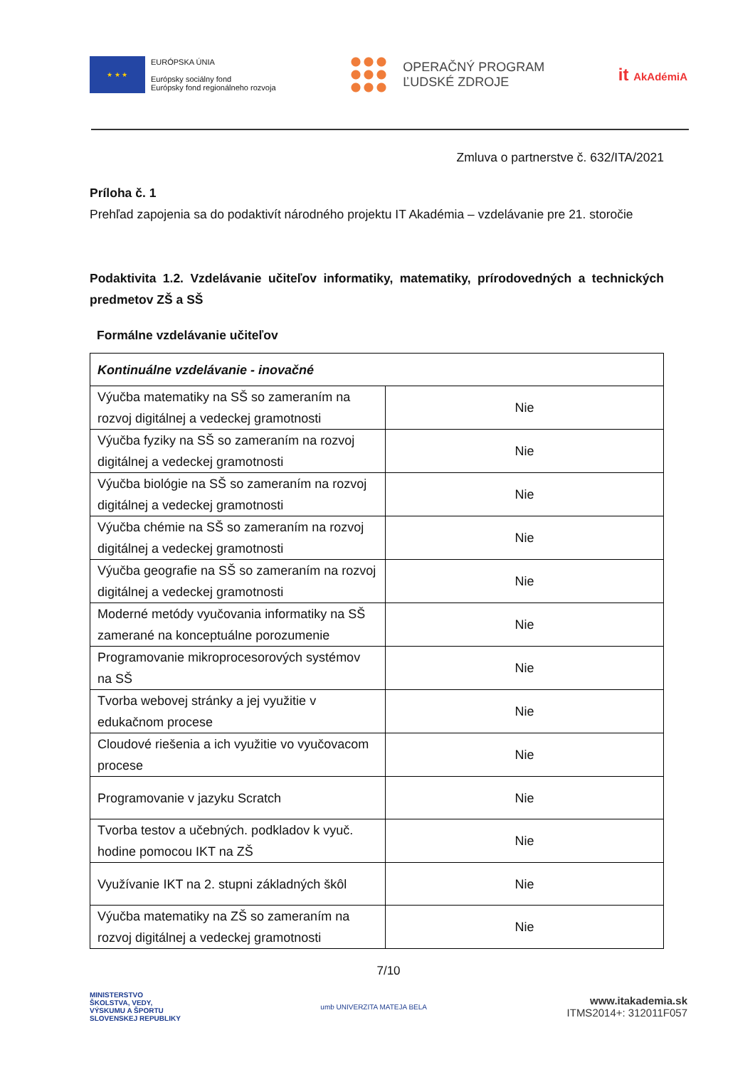★ ★ ★
EURÓPSKA ÚNIA
Európsky sociálny fond
Európsky fond regionálneho rozvoja
OPERAČNÝ PROGRAM
ĽUDSKÉ ZDROJE
it AkAdémiA
Zmluva o partnerstve č. 632/ITA/2021
Príloha č. 1
Prehľad zapojenia sa do podaktivít národného projektu IT Akadémia – vzdelávanie pre 21. storočie
Podaktivita 1.2. Vzdelávanie učiteľov informatiky, matematiky, prírodovedných a technických predmetov ZŠ a SŠ
Formálne vzdelávanie učiteľov
| Kontinuálne vzdelávanie - inovačné | |
| Výučba matematiky na SŠ so zameraním na rozvoj digitálnej a vedeckej gramotnosti | Nie |
| Výučba fyziky na SŠ so zameraním na rozvoj digitálnej a vedeckej gramotnosti | Nie |
| Výučba biológie na SŠ so zameraním na rozvoj digitálnej a vedeckej gramotnosti | Nie |
| Výučba chémie na SŠ so zameraním na rozvoj digitálnej a vedeckej gramotnosti | Nie |
| Výučba geografie na SŠ so zameraním na rozvoj digitálnej a vedeckej gramotnosti | Nie |
| Moderné metódy vyučovania informatiky na SŠ zamerané na konceptuálne porozumenie | Nie |
| Programovanie mikroprocesorových systémov na SŠ | Nie |
| Tvorba webovej stránky a jej využitie v edukačnom procese | Nie |
| Cloudové riešenia a ich využitie vo vyučovacom procese | Nie |
| Programovanie v jazyku Scratch | Nie |
| Tvorba testov a učebných. podkladov k vyuč. hodine pomocou IKT na ZŠ | Nie |
| Využívanie IKT na 2. stupni základných škôl | Nie |
| Výučba matematiky na ZŠ so zameraním na rozvoj digitálnej a vedeckej gramotnosti | Nie |
7/10
MINISTERSTVO
ŠKOLSTVA, VEDY,
VÝSKUMU A ŠPORTU
SLOVENSKEJ REPUBLIKY
umb UNIVERZITA MATEJA BELA
www.itakademia.sk
ITMS2014+: 312011F057